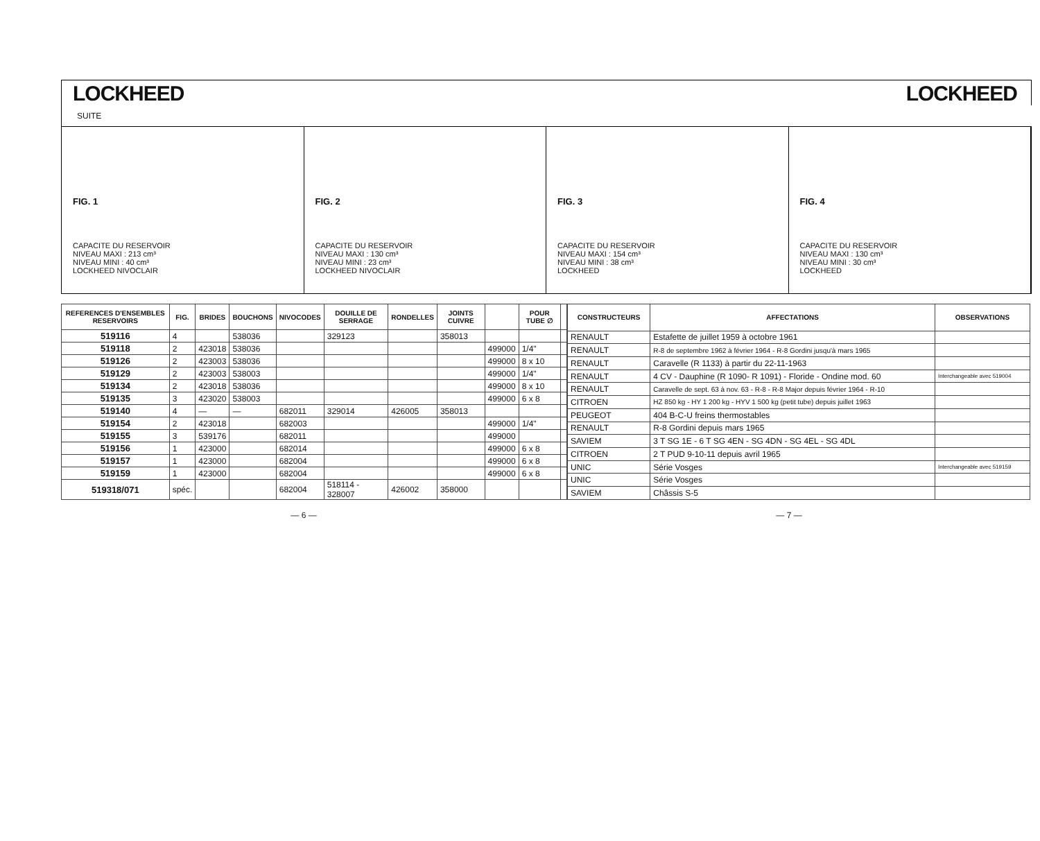LOCKHEED LOCKHEED
SUITE
FIG. 1
CAPACITE DU RESERVOIR
NIVEAU MAXI : 213 cm³
NIVEAU MINI : 40 cm³
LOCKHEED NIVOCLAIR
FIG. 2
CAPACITE DU RESERVOIR
NIVEAU MAXI : 130 cm³
NIVEAU MINI : 23 cm³
LOCKHEED NIVOCLAIR
FIG. 3
CAPACITE DU RESERVOIR
NIVEAU MAXI : 154 cm³
NIVEAU MINI : 38 cm³
LOCKHEED
FIG. 4
CAPACITE DU RESERVOIR
NIVEAU MAXI : 130 cm³
NIVEAU MINI : 30 cm³
LOCKHEED
| REFERENCES D'ENSEMBLES RESERVOIRS | FIG. | BRIDES | BOUCHONS | NIVOCODES | DOUILLE DE SERRAGE | RONDELLES | JOINTS CUIVRE | | POUR TUBE ∅ | |
| --- | --- | --- | --- | --- | --- | --- | --- | --- | --- | --- |
| 519116 | 4 | | 538036 | | 329123 | | 358013 | | | |
| 519118 | 2 | 423018 | 538036 | | | | | 499000 | 1/4" | |
| 519126 | 2 | 423003 | 538036 | | | | | 499000 | 8 x 10 | |
| 519129 | 2 | 423003 | 538003 | | | | | 499000 | 1/4" | |
| 519134 | 2 | 423018 | 538036 | | | | | 499000 | 8 x 10 | |
| 519135 | 3 | 423020 | 538003 | | | | | 499000 | 6 x 8 | |
| 519140 | 4 | — | — | 682011 | 329014 | 426005 | 358013 | | | |
| 519154 | 2 | 423018 | | 682003 | | | | 499000 | 1/4" | |
| 519155 | 3 | 539176 | | 682011 | | | | 499000 | | |
| 519156 | 1 | 423000 | | 682014 | | | | 499000 | 6 x 8 | |
| 519157 | 1 | 423000 | | 682004 | | | | 499000 | 6 x 8 | |
| 519159 | 1 | 423000 | | 682004 | | | | 499000 | 6 x 8 | |
| 519318/071 | spéc. | | | 682004 | 518114 - 328007 | 426002 | 358000 | | | |
| CONSTRUCTEURS | AFFECTATIONS | OBSERVATIONS |
| --- | --- | --- |
| RENAULT | Estafette de juillet 1959 à octobre 1961 | |
| RENAULT | R-8 de septembre 1962 à février 1964 - R-8 Gordini jusqu'à mars 1965 | |
| RENAULT | Caravelle (R 1133) à partir du 22-11-1963 | |
| RENAULT | 4 CV - Dauphine (R 1090- R 1091) - Floride - Ondine mod. 60 | Interchangeable avec 519004 |
| RENAULT | Caravelle de sept. 63 à nov. 63 - R-8 - R-8 Major depuis février 1964 - R-10 | |
| CITROEN | HZ 850 kg - HY 1 200 kg - HYV 1 500 kg (petit tube) depuis juillet 1963 | |
| PEUGEOT | 404 B-C-U freins thermostables | |
| RENAULT | R-8 Gordini depuis mars 1965 | |
| SAVIEM | 3 T SG 1E - 6 T SG 4EN - SG 4DN - SG 4EL - SG 4DL | |
| CITROEN | 2 T PUD 9-10-11 depuis avril 1965 | |
| UNIC | Série Vosges | Interchangeable avec 519159 |
| UNIC | Série Vosges | |
| SAVIEM | Châssis S-5 | |
— 6 — — 7 —